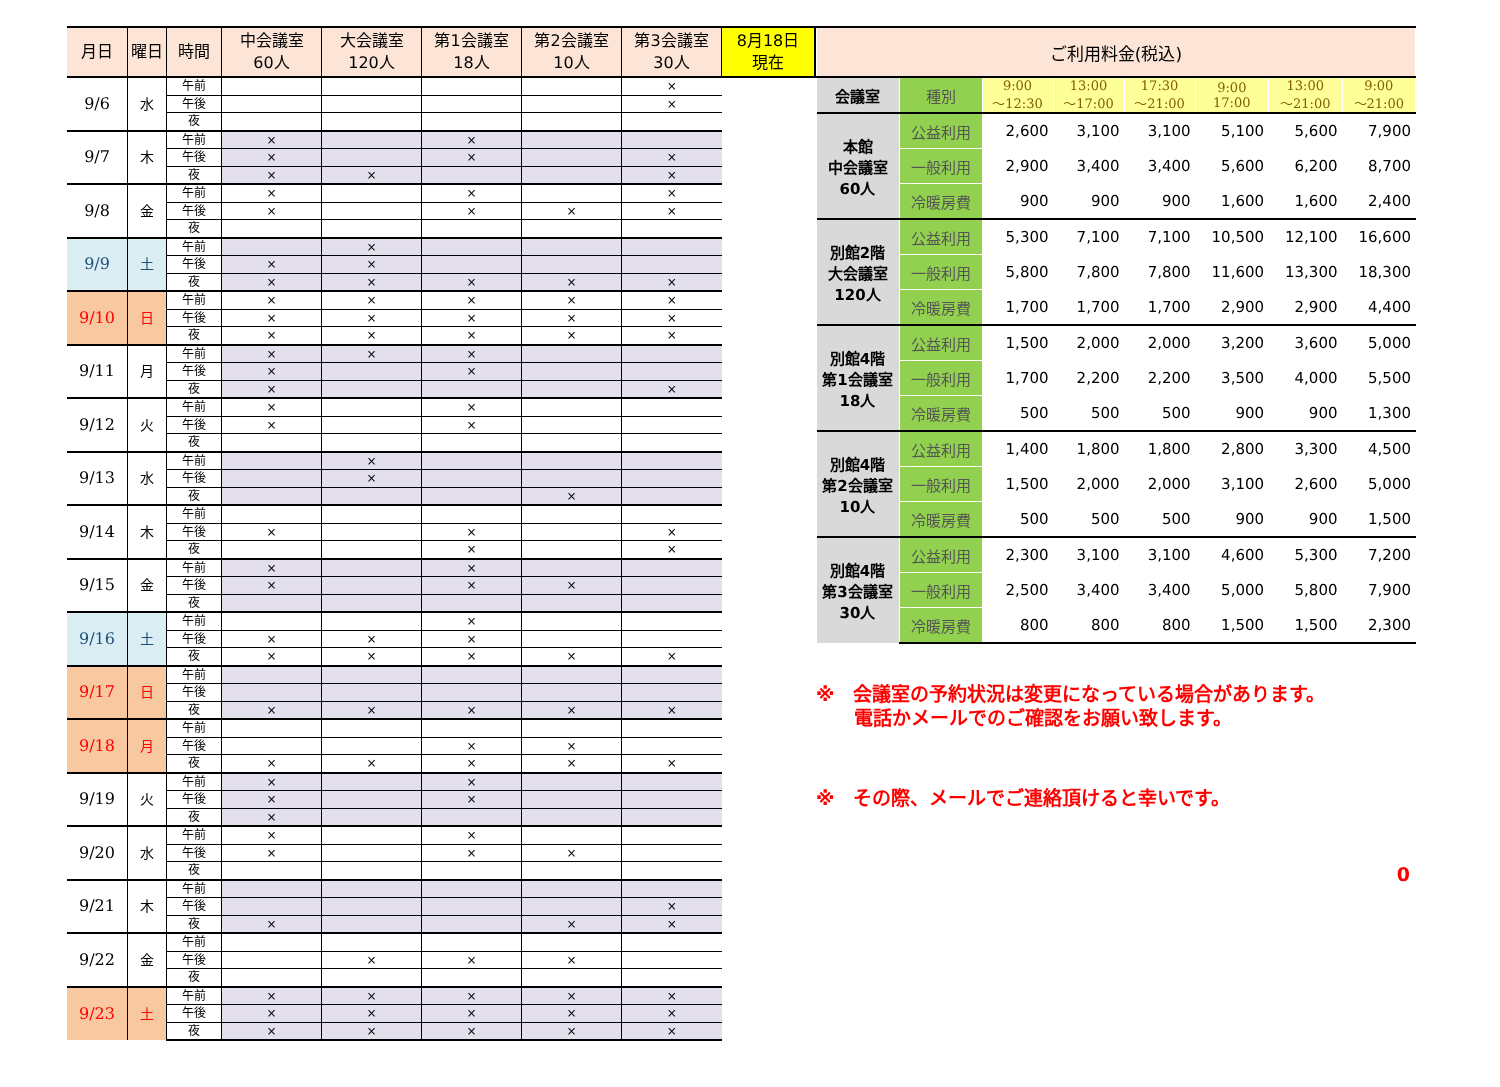| 月日 | 曜日 | 時間 | 中会議室 60人 | 大会議室 120人 | 第1会議室 18人 | 第2会議室 10人 | 第3会議室 30人 | 8月18日 現在 |
| --- | --- | --- | --- | --- | --- | --- | --- | --- |
| 9/6 | 水 | 午前 | | | | | × | |
| | | 午後 | | | | | × | |
| | | 夜 | | | | | | |
| 9/7 | 木 | 午前 | × | | × | | | |
| | | 午後 | × | | × | | × | |
| | | 夜 | × | × | | | × | |
| 9/8 | 金 | 午前 | × | | × | | × | |
| | | 午後 | × | | × | × | × | |
| | | 夜 | | | | | | |
| 9/9 | 土 | 午前 | | × | | | | |
| | | 午後 | × | × | | | | |
| | | 夜 | × | × | × | × | × | |
| 9/10 | 日 | 午前 | × | × | × | × | × | |
| | | 午後 | × | × | × | × | × | |
| | | 夜 | × | × | × | × | × | |
| 9/11 | 月 | 午前 | × | × | × | | | |
| | | 午後 | × | | × | | | |
| | | 夜 | × | | | | × | |
| 9/12 | 火 | 午前 | × | | × | | | |
| | | 午後 | × | | × | | | |
| | | 夜 | | | | | | |
| 9/13 | 水 | 午前 | | × | | | | |
| | | 午後 | | × | | | | |
| | | 夜 | | | | × | | |
| 9/14 | 木 | 午前 | | | | | | |
| | | 午後 | × | | × | | × | |
| | | 夜 | | | × | | × | |
| 9/15 | 金 | 午前 | × | | × | | | |
| | | 午後 | × | | × | × | | |
| | | 夜 | | | | | | |
| 9/16 | 土 | 午前 | | | × | | | |
| | | 午後 | × | × | × | | | |
| | | 夜 | × | × | × | × | × | |
| 9/17 | 日 | 午前 | | | | | | |
| | | 午後 | | | | | | |
| | | 夜 | × | × | × | × | × | |
| 9/18 | 月 | 午前 | | | | | | |
| | | 午後 | | | × | × | | |
| | | 夜 | × | × | × | × | × | |
| 9/19 | 火 | 午前 | × | | × | | | |
| | | 午後 | × | | × | | | |
| | | 夜 | × | | | | | |
| 9/20 | 水 | 午前 | × | | × | | | |
| | | 午後 | × | | × | × | | |
| | | 夜 | | | | | | |
| 9/21 | 木 | 午前 | | | | | | |
| | | 午後 | | | | | × | |
| | | 夜 | × | | | × | × | |
| 9/22 | 金 | 午前 | | | | | | |
| | | 午後 | | × | × | × | | |
| | | 夜 | | | | | | |
| 9/23 | 土 | 午前 | × | × | × | × | × | |
| | | 午後 | × | × | × | × | × | |
| | | 夜 | × | × | × | × | × | |
| ご利用料金(税込) | | | | | | | |
| 会議室 | 種別 | 9:00 ～12:30 | 13:00 ～17:00 | 17:30 ～21:00 | 9:00 17:00 | 13:00 ～21:00 | 9:00 ～21:00 |
| 本館 中会議室 60人 | 公益利用 | 2,600 | 3,100 | 3,100 | 5,100 | 5,600 | 7,900 |
| | 一般利用 | 2,900 | 3,400 | 3,400 | 5,600 | 6,200 | 8,700 |
| | 冷暖房費 | 900 | 900 | 900 | 1,600 | 1,600 | 2,400 |
| 別館2階 大会議室 120人 | 公益利用 | 5,300 | 7,100 | 7,100 | 10,500 | 12,100 | 16,600 |
| | 一般利用 | 5,800 | 7,800 | 7,800 | 11,600 | 13,300 | 18,300 |
| | 冷暖房費 | 1,700 | 1,700 | 1,700 | 2,900 | 2,900 | 4,400 |
| 別館4階 第1会議室 18人 | 公益利用 | 1,500 | 2,000 | 2,000 | 3,200 | 3,600 | 5,000 |
| | 一般利用 | 1,700 | 2,200 | 2,200 | 3,500 | 4,000 | 5,500 |
| | 冷暖房費 | 500 | 500 | 500 | 900 | 900 | 1,300 |
| 別館4階 第2会議室 10人 | 公益利用 | 1,400 | 1,800 | 1,800 | 2,800 | 3,300 | 4,500 |
| | 一般利用 | 1,500 | 2,000 | 2,000 | 3,100 | 2,600 | 5,000 |
| | 冷暖房費 | 500 | 500 | 500 | 900 | 900 | 1,500 |
| 別館4階 第3会議室 30人 | 公益利用 | 2,300 | 3,100 | 3,100 | 4,600 | 5,300 | 7,200 |
| | 一般利用 | 2,500 | 3,400 | 3,400 | 5,000 | 5,800 | 7,900 |
| | 冷暖房費 | 800 | 800 | 800 | 1,500 | 1,500 | 2,300 |
※　会議室の予約状況は変更になっている場合があります。
　　電話かメールでのご確認をお願い致します。
※　その際、メールでご連絡頂けると幸いです。
0